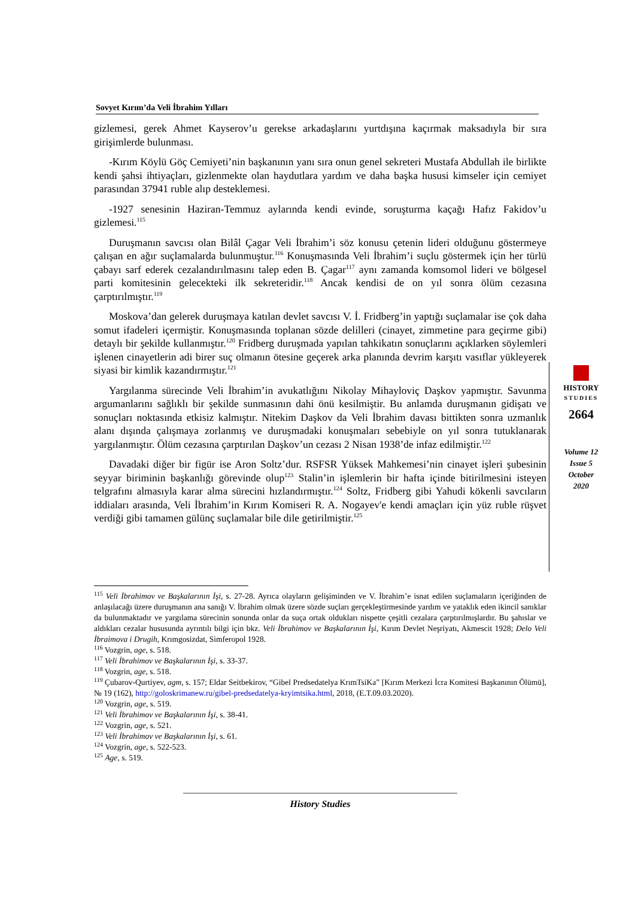Sovyet Kırım’da Veli İbrahim Yılları
gizlemesi, gerek Ahmet Kayserov’u gerekse arkadaşlarını yurtdışına kaçırmak maksadıyla bir sıra girişimlerde bulunması.
-Kırım Köylü Göç Cemiyeti’nin başkanının yanı sıra onun genel sekreteri Mustafa Abdullah ile birlikte kendi şahsi ihtiyaçları, gizlenmekte olan haydutlara yardım ve daha başka hususi kimseler için cemiyet parasından 37941 ruble alıp desteklemesi.
-1927 senesinin Haziran-Temmuz aylarında kendi evinde, soruşturma kaçağı Hafız Fakidov’u gizlemesi.<sup>115</sup>
Duruşmanın savcısı olan Bilâl Çagar Veli İbrahim’i söz konusu çetenin lideri olduğunu göstermeye çalışan en ağır suçlamalarda bulunmuştur.<sup>116</sup> Konuşmasında Veli İbrahim’i suçlu göstermek için her türlü çabayı sarf ederek cezalandırılmasını talep eden B. Çagar<sup>117</sup> aynı zamanda komsomol lideri ve bölgesel parti komitesinin gelecekteki ilk sekreteridir.<sup>118</sup> Ancak kendisi de on yıl sonra ölüm cezasına çarptırılmıştır.<sup>119</sup>
Moskova’dan gelerek duruşmaya katılan devlet savcısı V. İ. Fridberg’in yaptığı suçlamalar ise çok daha somut ifadeleri içermiştir. Konuşmasında toplanan sözde delilleri (cinayet, zimmetine para geçirme gibi) detaylı bir şekilde kullanmıştır.<sup>120</sup> Fridberg duruşmada yapılan tahkikatın sonuçlarını açıklarken söylemleri işlenen cinayetlerin adi birer suç olmanın ötesine geçerek arka planında devrim karşıtı vasıflar yükleyerek siyasi bir kimlik kazandırmıştır.<sup>121</sup>
Yargılanma sürecinde Veli İbrahim’in avukatlığını Nikolay Mihayloviç Daşkov yapmıştır. Savunma argumanlarını sağlıklı bir şekilde sunmasının dahi önü kesilmiştir. Bu anlamda duruşmanın gidişatı ve sonuçları noktasında etkisiz kalmıştır. Nitekim Daşkov da Veli İbrahim davası bittikten sonra uzmanlık alanı dışında çalışmaya zorlanmış ve duruşmadaki konuşmaları sebebiyle on yıl sonra tutuklanarak yargılanmıştır. Ölüm cezasına çarptırılan Daşkov’un cezası 2 Nisan 1938’de infaz edilmiştir.<sup>122</sup>
Davadaki diğer bir figür ise Aron Soltz’dur. RSFSR Yüksek Mahkemesi’nin cinayet işleri şubesinin seyyar biriminin başkanlığı görevinde olup<sup>123</sup> Stalin’in işlemlerin bir hafta içinde bitirilmesini isteyen telgrafını almasıyla karar alma sürecini hızlandırmıştır.<sup>124</sup> Soltz, Fridberg gibi Yahudi kökenli savcıların iddiaları arasında, Veli İbrahim’in Kırım Komiseri R. A. Nogayev'e kendi amaçları için yüz ruble rüşvet verdiği gibi tamamen gülünç suçlamalar bile dile getirilmiştir.<sup>125</sup>
HISTORY
STUDIES
2664
Volume 12
Issue 5
October
2020
<sup>115</sup> Veli İbrahimov ve Başkalarının İşi, s. 27-28. Ayrıca olayların gelişiminden ve V. İbrahim’e isnat edilen suçlamaların içeriğinden de anlaşılacağı üzere duruşmanın ana sanığı V. İbrahim olmak üzere sözde suçları gerçekleştirmesinde yardım ve yataklık eden ikincil sanıklar da bulunmaktadır ve yargılama sürecinin sonunda onlar da suça ortak oldukları nispette çeşitli cezalara çarptırılmışlardır. Bu şahıslar ve aldıkları cezalar hususunda ayrıntılı bilgi için bkz. Veli İbrahimov ve Başkalarının İşi, Kırım Devlet Neşriyatı, Akmescit 1928; Delo Veli İbraimova i Drugih, Krımgosizdat, Simferopol 1928.
<sup>116</sup> Vozgrin, age, s. 518.
<sup>117</sup> Veli İbrahimov ve Başkalarının İşi, s. 33-37.
<sup>118</sup> Vozgrin, age, s. 518.
<sup>119</sup> Çubarov-Qurtiyev, agm, s. 157; Eldar Seitbekirov, “Gibel Predsedatelya KrımTsiKa” [Kırım Merkezi İcra Komitesi Başkanının Ölümü], № 19 (162), http://goloskrimanew.ru/gibel-predsedatelya-kryimtsika.html, 2018, (E.T.09.03.2020).
<sup>120</sup> Vozgrin, age, s. 519.
<sup>121</sup> Veli İbrahimov ve Başkalarının İşi, s. 38-41.
<sup>122</sup> Vozgrin, age, s. 521.
<sup>123</sup> Veli İbrahimov ve Başkalarının İşi, s. 61.
<sup>124</sup> Vozgrin, age, s. 522-523.
<sup>125</sup> Age, s. 519.
History Studies